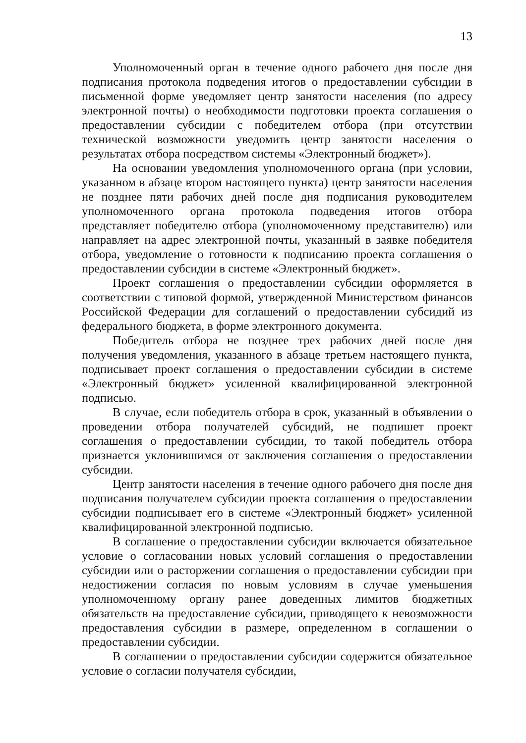13
Уполномоченный орган в течение одного рабочего дня после дня подписания протокола подведения итогов о предоставлении субсидии в письменной форме уведомляет центр занятости населения (по адресу электронной почты) о необходимости подготовки проекта соглашения о предоставлении субсидии с победителем отбора (при отсутствии технической возможности уведомить центр занятости населения о результатах отбора посредством системы «Электронный бюджет»).
На основании уведомления уполномоченного органа (при условии, указанном в абзаце втором настоящего пункта) центр занятости населения не позднее пяти рабочих дней после дня подписания руководителем уполномоченного органа протокола подведения итогов отбора представляет победителю отбора (уполномоченному представителю) или направляет на адрес электронной почты, указанный в заявке победителя отбора, уведомление о готовности к подписанию проекта соглашения о предоставлении субсидии в системе «Электронный бюджет».
Проект соглашения о предоставлении субсидии оформляется в соответствии с типовой формой, утвержденной Министерством финансов Российской Федерации для соглашений о предоставлении субсидий из федерального бюджета, в форме электронного документа.
Победитель отбора не позднее трех рабочих дней после дня получения уведомления, указанного в абзаце третьем настоящего пункта, подписывает проект соглашения о предоставлении субсидии в системе «Электронный бюджет» усиленной квалифицированной электронной подписью.
В случае, если победитель отбора в срок, указанный в объявлении о проведении отбора получателей субсидий, не подпишет проект соглашения о предоставлении субсидии, то такой победитель отбора признается уклонившимся от заключения соглашения о предоставлении субсидии.
Центр занятости населения в течение одного рабочего дня после дня подписания получателем субсидии проекта соглашения о предоставлении субсидии подписывает его в системе «Электронный бюджет» усиленной квалифицированной электронной подписью.
В соглашение о предоставлении субсидии включается обязательное условие о согласовании новых условий соглашения о предоставлении субсидии или о расторжении соглашения о предоставлении субсидии при недостижении согласия по новым условиям в случае уменьшения уполномоченному органу ранее доведенных лимитов бюджетных обязательств на предоставление субсидии, приводящего к невозможности предоставления субсидии в размере, определенном в соглашении о предоставлении субсидии.
В соглашении о предоставлении субсидии содержится обязательное условие о согласии получателя субсидии,